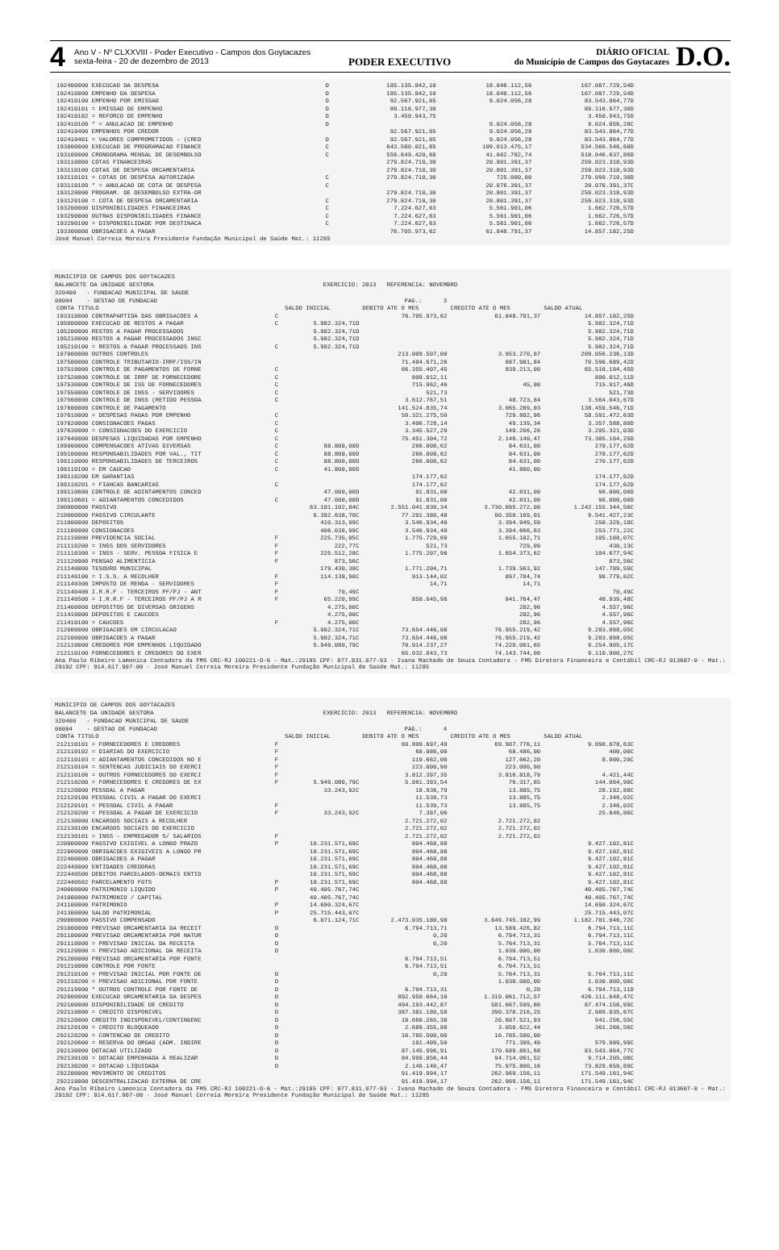4
Ano V - Nº CLXXVIII - Poder Executivo - Campos dos Goytacazes
sexta-feira - 20 de dezembro de 2013
PODER EXECUTIVO
DIÁRIO OFICIAL
do Município de Campos dos Goytacazes
D.O.
| 192400000 EXECUCAO DA DESPESA | O | | 185.135.842,10 | 18.048.112,56 | 167.087.729,54D |
| 192410000 EMPENHO DA DESPESA | O | | 185.135.842,10 | 18.048.112,56 | 167.087.729,54D |
| 192410100 EMPENHO POR EMISSAO | O | | 92.567.921,05 | 9.024.056,28 | 83.543.864,77D |
| 192410101 = EMISSAO DE EMPENHO | O | | 89.116.977,30 | | 89.116.977,30D |
| 192410102 = REFORCO DE EMPENHO | O | | 3.450.943,75 | | 3.450.943,75D |
| 192410109 * = ANULACAO DE EMPENHO | O | | | 9.024.056,28 | 9.024.056,28C |
| 192410400 EMPENHOS POR CREDOR | | | 92.567.921,05 | 9.024.056,28 | 83.543.864,77D |
| 192410401 = VALORES COMPROMETIDOS - (CRED | O | | 92.567.921,05 | 9.024.056,28 | 83.543.864,77D |
| 193000000 EXECUCAO DE PROGRAMACAO FINANCE | C | | 643.580.021,85 | 109.013.475,17 | 534.566.546,68D |
| 193100000 CRONOGRAMA MENSAL DE DESEMBOLSO | C | | 559.649.420,60 | 41.602.782,74 | 518.046.637,86D |
| 193110000 COTAS FINANCEIRAS | | | 279.824.710,30 | 20.801.391,37 | 259.023.318,93D |
| 193110100 COTAS DE DESPESA ORCAMENTARIA | | | 279.824.710,30 | 20.801.391,37 | 259.023.318,93D |
| 193110101 = COTAS DE DESPESA AUTORIZADA | C | | 279.824.710,30 | 725.000,00 | 279.099.710,30D |
| 193110109 * = ANULACAO DE COTA DE DESPESA | C | | | 20.076.391,37 | 20.076.391,37C |
| 193120000 PROGRAM. DE DESEMBOLSO EXTRA-OR | | | 279.824.710,30 | 20.801.391,37 | 259.023.318,93D |
| 193120100 = COTA DE DESPESA ORCAMENTARIA | C | | 279.824.710,30 | 20.801.391,37 | 259.023.318,93D |
| 193200000 DISPONIBILIDADES FINANCEIRAS | C | | 7.224.627,63 | 5.561.901,06 | 1.662.726,57D |
| 193290000 OUTRAS DISPONIBILIDADES FINANCE | C | | 7.224.627,63 | 5.561.901,06 | 1.662.726,57D |
| 193290100 = DISPONIBILIDADE POR DESTINACA | C | | 7.224.627,63 | 5.561.901,06 | 1.662.726,57D |
| 193300000 OBRIGACOES A PAGAR | | | 76.705.973,62 | 61.848.791,37 | 14.857.182,25D |
José Manuel Correia Moreira Presidente Fundação Municipal de Saúde Mat.: 11285
MUNICIPIO DE CAMPOS DOS GOYTACAZES BALANCETE DA UNIDADE GESTORA EXERCICIO: 2013 REFERENCIA: NOVEMBRO 320400 - FUNDACAO MUNICIPAL DE SAUDE 00004 - GESTAO DE FUNDACAO PAG.: 3
| CONTA TITULO | | SALDO INICIAL | DEBITO ATE O MES | CREDITO ATE O MES | SALDO ATUAL |
| --- | --- | --- | --- | --- | --- |
| 193310000 CONTRAPARTIDA DAS OBRIGACOES A | C | | 76.705.973,62 | 61.848.791,37 | 14.857.182,25D |
| 195000000 EXECUCAO DE RESTOS A PAGAR | C | 5.982.324,71D | | | 5.982.324,71D |
| 195200000 RESTOS A PAGAR PROCESSADOS | | 5.982.324,71D | | | 5.982.324,71D |
| 195210000 RESTOS A PAGAR PROCESSADOS INSC | | 5.982.324,71D | | | 5.982.324,71D |
| 195210100 = RESTOS A PAGAR PROCESSAOS INS | C | 5.982.324,71D | | | 5.982.324,71D |
| 197000000 OUTROS CONTROLES | | | 213.009.507,00 | 3.953.270,87 | 209.056.236,13D |
| 197500000 CONTROLE TRIBUTARIO-IRRF/ISS/IN | | | 71.484.671,26 | 887.981,84 | 70.596.689,42D |
| 197510000 CONTROLE DE PAGAMENTOS DE FORNE | C | | 66.355.407,45 | 839.213,00 | 65.516.194,45D |
| 197520000 CONTROLE DE IRRF DE FORNECEDORE | C | | 800.012,11 | | 800.012,11D |
| 197530000 CONTROLE DE ISS DE FORNECEDORES | C | | 715.962,46 | 45,00 | 715.917,46D |
| 197550000 CONTROLE DE INSS - SERVIDORES | C | | 521,73 | | 521,73D |
| 197560000 CONTROLE DE INSS (RETIDO PESSOA | C | | 3.612.767,51 | 48.723,84 | 3.564.043,67D |
| 197600000 CONTROLE DE PAGAMENTO | | | 141.524.835,74 | 3.065.289,03 | 138.459.546,71D |
| 197610000 = DESPESAS PAGAS POR EMPENHO | C | | 59.321.275,59 | 729.802,96 | 58.591.472,63D |
| 197620000 CONSIGNACOES PAGAS | C | | 3.406.728,14 | 49.139,34 | 3.357.588,80D |
| 197630000 = CONSIGNACOES DO EXERCICIO | C | | 3.345.527,29 | 140.206,26 | 3.205.321,03D |
| 197640000 DESPESAS LIQUIDADAS POR EMPENHO | C | | 75.451.304,72 | 2.146.140,47 | 73.305.164,25D |
| 199000000 COMPENSACOES ATIVAS DIVERSAS | C | 88.800,00D | 266.008,62 | 84.631,00 | 270.177,62D |
| 199100000 RESPONSABILIDADES POR VAL., TIT | C | 88.800,00D | 266.008,62 | 84.631,00 | 270.177,62D |
| 199110000 RESPONSABILIDADES DE TERCEIROS | C | 88.800,00D | 266.008,62 | 84.631,00 | 270.177,62D |
| 199110100 = EM CAUCAO | C | 41.800,00D | | 41.800,00 | |
| 199110200 EM GARANTIAS | | | 174.177,62 | | 174.177,62D |
| 199110201 = FIANCAS BANCARIAS | C | | 174.177,62 | | 174.177,62D |
| 199110600 CONTROLE DE ADINTAMENTOS CONCED | | 47.000,00D | 91.831,00 | 42.831,00 | 96.000,00D |
| 199110601 = ADIANTAMENTOS CONCEDIDOS | C | 47.000,00D | 91.831,00 | 42.831,00 | 96.000,00D |
| 200000000 PASSIVO | | 63.101.102,84C | 2.551.041.030,34 | 3.730.095.272,00 | 1.242.155.344,50C |
| 210000000 PASSIVO CIRCULANTE | | 6.392.638,70C | 77.201.380,48 | 80.350.169,01 | 9.541.427,23C |
| 211000000 DEPOSITOS | | 410.313,99C | 3.546.934,40 | 3.394.949,59 | 258.329,18C |
| 211100000 CONSIGNACOES | | 406.038,99C | 3.546.934,40 | 3.394.666,63 | 253.771,22C |
| 211110000 PREVIDENCIA SOCIAL | F | 225.735,05C | 1.775.729,69 | 1.655.102,71 | 105.108,07C |
| 211110200 = INSS DOS SERVIDORES | F | 222,77C | 521,73 | 729,09 | 430,13C |
| 211110300 = INSS - SERV. PESSOA FISICA E | F | 225.512,28C | 1.775.207,96 | 1.654.373,62 | 104.677,94C |
| 211120000 PENSAO ALIMENTICIA | F | 873,56C | | | 873,56C |
| 211140000 TESOURO MUNICIPAL | | 179.430,38C | 1.771.204,71 | 1.739.563,92 | 147.789,59C |
| 211140100 = I.S.S. A RECOLHER | F | 114.138,90C | 913.144,02 | 897.784,74 | 98.779,62C |
| 211140300 IMPOSTO DE RENDA - SERVIDORES | F | | 14,71 | 14,71 | |
| 211140400 I.R.R.F - TERCEIROS PF/PJ - ANT | F | 70,49C | | | 70,49C |
| 211140500 = I.R.R.F - TERCEIROS PF/PJ A R | F | 65.220,99C | 858.045,98 | 841.764,47 | 48.939,48C |
| 211400000 DEPOSITOS DE DIVERSAS ORIGENS | | 4.275,00C | | 282,96 | 4.557,96C |
| 211410000 DEPOSITOS E CAUCOES | | 4.275,00C | | 282,96 | 4.557,96C |
| 211410100 = CAUCOES | F | 4.275,00C | | 282,96 | 4.557,96C |
| 212000000 OBRIGACOES EM CIRCULACAO | | 5.982.324,71C | 73.654.446,08 | 76.955.219,42 | 9.283.098,05C |
| 212100000 OBRIGACOES A PAGAR | | 5.982.324,71C | 73.654.446,08 | 76.955.219,42 | 9.283.098,05C |
| 212110000 CREDORES POR EMPENHOS LIQUIDADO | | 5.949.080,79C | 70.914.237,27 | 74.220.061,65 | 9.254.905,17C |
| 212110100 FORNECEDORES E CREDORES DO EXER | | | 65.032.843,73 | 74.143.744,00 | 9.110.900,27C |
Ana Paulo Ribeiro Lamonica Contadora da FMS CRC-RJ 100221-O-6 - Mat.:29195 CPF: 077.831.077-93 · Ivana Machado de Souza Contadora - FMS Diretora Financeira e Contábil CRC-RJ 013607-0 - Mat.: 29192 CPF: 914.617.907-00 · José Manuel Correia Moreira Presidente Fundação Municipal de Saúde Mat.: 11285
MUNICIPIO DE CAMPOS DOS GOYTACAZES BALANCETE DA UNIDADE GESTORA EXERCICIO: 2013 REFERENCIA: NOVEMBRO 320400 - FUNDACAO MUNICIPAL DE SAUDE 00004 - GESTAO DE FUNDACAO PAG.: 4
| CONTA TITULO | | SALDO INICIAL | DEBITO ATE O MES | CREDITO ATE O MES | SALDO ATUAL |
| --- | --- | --- | --- | --- | --- |
| 212110101 = FORNECEDORES E CREDORES | F | | 60.809.697,48 | 69.907.776,11 | 9.098.078,63C |
| 212110102 = DIARIAS DO EXERCICIO | F | | 68.086,00 | 68.486,00 | 400,00C |
| 212110103 = ADIANTAMENTOS CONCEDIDOS NO E | F | | 119.662,00 | 127.662,20 | 8.000,20C |
| 212110104 = SENTENCAS JUDICIAIS DO EXERCI | F | | 223.000,90 | 223.000,90 | |
| 212110106 = OUTROS FORNECEDORES DO EXERCI | F | | 3.812.397,35 | 3.816.818,79 | 4.421,44C |
| 212110200 = FORNECEDORES E CREDORES DE EX | F | 5.949.080,79C | 5.881.393,54 | 76.317,65 | 144.004,90C |
| 212120000 PESSOAL A PAGAR | | 33.243,92C | 18.936,79 | 13.885,75 | 28.192,88C |
| 212120100 PESSOAL CIVIL A PAGAR DO EXERCI | | | 11.539,73 | 13.885,75 | 2.346,02C |
| 212120101 = PESSOAL CIVIL A PAGAR | F | | 11.539,73 | 13.885,75 | 2.346,02C |
| 212120200 = PESSOAL A PAGAR DE EXERCICIO | F | 33.243,92C | 7.397,06 | | 25.846,86C |
| 212130000 ENCARGOS SOCIAIS A RECOLHER | | | 2.721.272,02 | 2.721.272,02 | |
| 212130100 ENCARGOS SOCIAIS DO EXERCICIO | | | 2.721.272,02 | 2.721.272,02 | |
| 212130101 = INSS - EMPREGADOR S/ SALARIOS | F | | 2.721.272,02 | 2.721.272,02 | |
| 220000000 PASSIVO EXIGIVEL A LONGO PRAZO | P | 10.231.571,69C | 804.468,88 | | 9.427.102,81C |
| 222000000 OBRIGACOES EXIGIVEIS A LONGO PR | | 10.231.571,69C | 804.468,88 | | 9.427.102,81C |
| 222400000 OBRIGACOES A PAGAR | | 10.231.571,69C | 804.468,88 | | 9.427.102,81C |
| 222440000 ENTIDADES CREDORAS | | 10.231.571,69C | 804.468,88 | | 9.427.102,81C |
| 222440500 DEBITOS PARCELADOS-DEMAIS ENTID | | 10.231.571,69C | 804.468,88 | | 9.427.102,81C |
| 222440502 PARCELAMENTO FGTS | P | 10.231.571,69C | 804.468,88 | | 9.427.102,81C |
| 240000000 PATRIMONIO LIQUIDO | P | 40.405.767,74C | | | 40.405.767,74C |
| 241000000 PATRIMONIO / CAPITAL | | 40.405.767,74C | | | 40.405.767,74C |
| 241100000 PATRIMONIO | P | 14.690.324,67C | | | 14.690.324,67C |
| 241300000 SALDO PATRIMONIAL | P | 25.715.443,07C | | | 25.715.443,07C |
| 290000000 PASSIVO COMPENSADO | | 6.071.124,71C | 2.473.035.180,98 | 3.649.745.102,99 | 1.182.781.046,72C |
| 291000000 PREVISAO ORCAMENTARIA DA RECEIT | O | | 6.794.713,71 | 13.589.426,82 | 6.794.713,11C |
| 291100000 PREVISAO ORCAMENTARIA POR NATUR | O | | 0,20 | 6.794.713,31 | 6.794.713,11C |
| 291110000 = PREVISAO INICIAL DA RECEITA | O | | 0,20 | 5.764.713,31 | 5.764.713,11C |
| 291120000 = PREVISAO ADICIONAL DA RECEITA | O | | | 1.030.000,00 | 1.030.000,00C |
| 291200000 PREVISAO ORCAMENTARIA POR FONTE | | | 6.794.713,51 | 6.794.713,51 | |
| 291210000 CONTROLE POR FONTE | | | 6.794.713,51 | 6.794.713,51 | |
| 291210100 = PREVISAO INICIAL POR FONTE DE | O | | 0,20 | 5.764.713,31 | 5.764.713,11C |
| 291210200 = PREVISAO ADICIONAL POR FONTE | O | | | 1.030.000,00 | 1.030.000,00C |
| 291219900 * OUTROS CONTROLE POR FONTE DE | O | | 6.794.713,31 | 0,20 | 6.794.713,11D |
| 292000000 EXECUCAO ORCAMENTARIA DA DESPES | O | | 892.950.664,10 | 1.319.061.712,57 | 426.111.048,47C |
| 292100000 DISPONIBILIDADE DE CREDITO | O | | 494.193.442,87 | 581.667.599,86 | 87.474.156,99C |
| 292110000 = CREDITO DISPONIVEL | O | | 387.381.180,58 | 390.370.216,25 | 2.989.035,67C |
| 292120000 CREDITO INDISPONIVEL/CONTINGENC | O | | 19.666.265,38 | 20.607.521,93 | 941.256,55C |
| 292120100 = CREDITO BLOQUEADO | O | | 2.689.355,88 | 3.050.622,44 | 361.266,56C |
| 292120200 = CONTENCAO DE CREDITO | O | | 16.785.500,00 | 16.785.500,00 | |
| 292120600 = RESERVA DO ORGAO (ADM. INDIRE | O | | 191.409,50 | 771.399,49 | 579.989,99C |
| 292130000 DOTACAO UTILIZADO | O | | 87.145.996,91 | 170.689.861,68 | 83.543.864,77C |
| 292130100 = DOTACAO EMPENHADA A REALIZAR | O | | 84.999.856,44 | 94.714.061,52 | 9.714.205,08C |
| 292130200 = DOTACAO LIQUIDADA | O | | 2.146.140,47 | 75.975.800,16 | 73.829.659,69C |
| 292200000 MOVIMENTO DE CREDITOS | | | 91.419.994,17 | 262.969.156,11 | 171.549.161,94C |
| 292210000 DESCENTRALIZACAO EXTERNA DE CRE | | | 91.419.994,17 | 262.969.156,11 | 171.549.161,94C |
Ana Paulo Ribeiro Lamonica Contadora da FMS CRC-RJ 100221-O-6 - Mat.:29195 CPF: 077.831.077-93 · Ivana Machado de Souza Contadora - FMS Diretora Financeira e Contábil CRC-RJ 013607-0 - Mat.: 29192 CPF: 914.617.907-00 · José Manuel Correia Moreira Presidente Fundação Municipal de Saúde Mat.: 11285